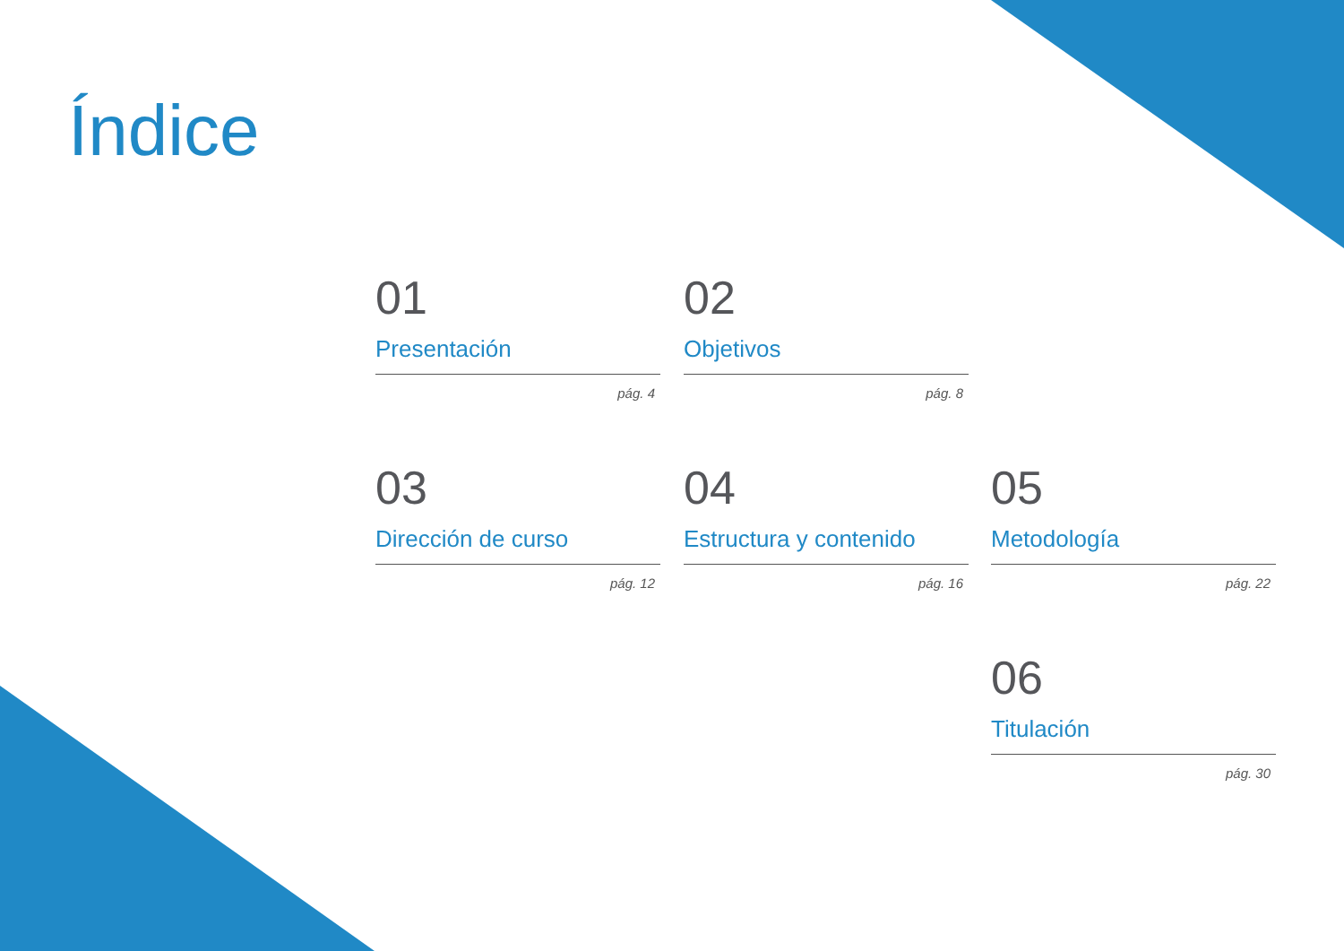Índice
01
Presentación
pág. 4
02
Objetivos
pág. 8
03
Dirección de curso
pág. 12
04
Estructura y contenido
pág. 16
05
Metodología
pág. 22
06
Titulación
pág. 30